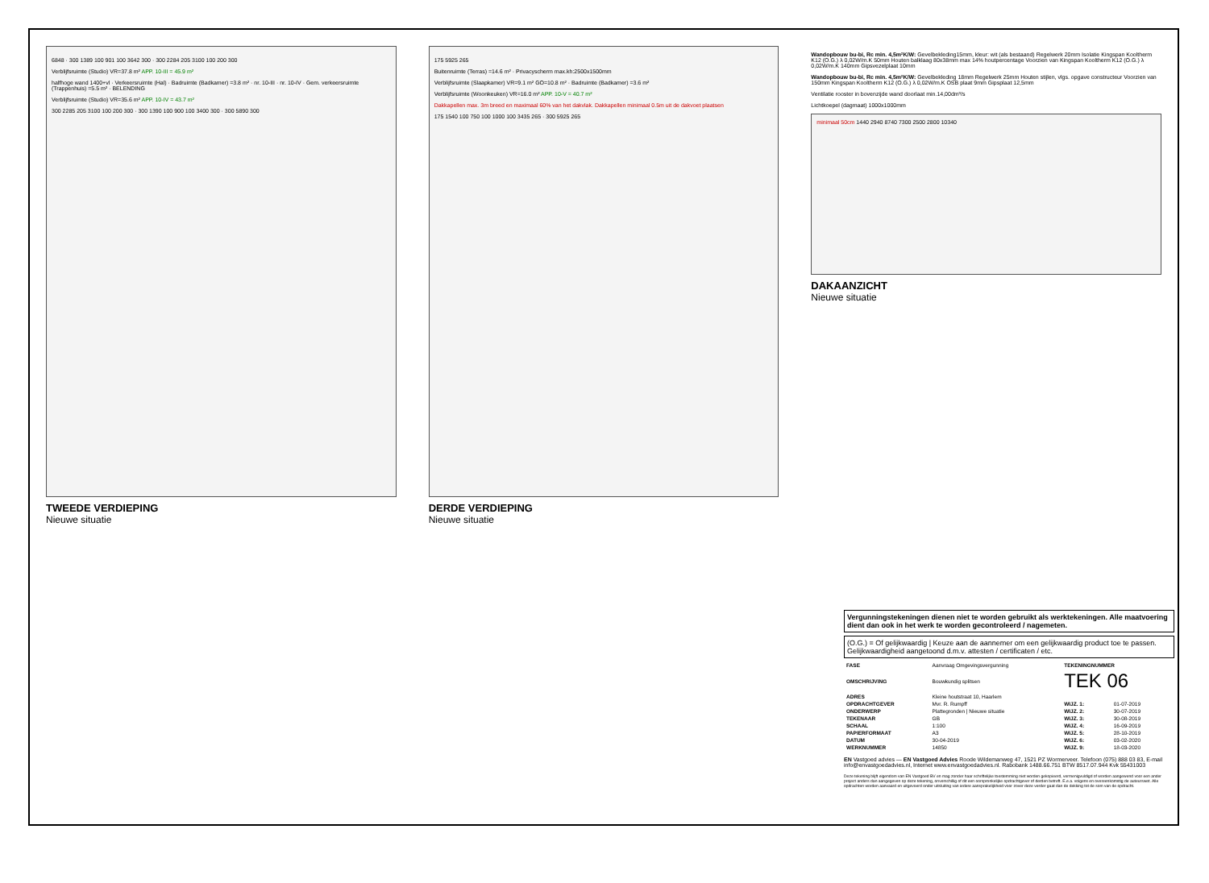6848 · 300 1389 100 901 100 3642 300 · 300 2284 205 3100 100 200 300
Verblijfsruimte (Studio) VR=37.8 m² APP. 10-III = 45.9 m²
halfhoge wand 1400+vl · Verkeersruimte (Hal) · Badruimte (Badkamer) =3.8 m² · nr. 10-III · nr. 10-IV · Gem. verkeersruimte (Trappenhuis) =5.5 m² · BELENDING
Verblijfsruimte (Studio) VR=35.6 m² APP. 10-IV = 43.7 m²
300 2285 205 3100 100 200 300 · 300 1390 100 900 100 3400 300 · 300 5890 300
TWEEDE VERDIEPING
Nieuwe situatie
175 5925 265
Buitenruimte (Terras) =14.6 m² · Privacyscherm max.kh:2500x1500mm
Verblijfsruimte (Slaapkamer) VR=9.1 m² GO=10.8 m² · Badruimte (Badkamer) =3.6 m²
Verblijfsruimte (Woonkeuken) VR=16.0 m² APP. 10-V = 40.7 m²
Dakkapellen max. 3m breed en maximaal 60% van het dakvlak. Dakkapellen minimaal 0.5m uit de dakvoet plaatsen
175 1540 100 750 100 1000 100 3435 265 · 300 5925 265
DERDE VERDIEPING
Nieuwe situatie
Wandopbouw bu-bi, Rc min. 4,5m²K/W: Gevelbekleding15mm, kleur: wit (als bestaand) Regelwerk 20mm Isolatie Kingspan Kooltherm K12 (O.G.) λ 0,02W/m.K 50mm Houten balklaag 80x38mm max 14% houtpercentage Voorzien van Kingspan Kooltherm K12 (O.G.) λ 0,02W/m.K 140mm Gipsvezelplaat 10mm
Wandopbouw bu-bi, Rc min. 4,5m²K/W: Gevelbekleding 18mm Regelwerk 25mm Houten stijlen, vlgs. opgave constructeur Voorzien van 150mm Kingspan Kooltherm K12 (O.G.) λ 0,02W/m.K OSB plaat 9mm Gipsplaat 12,5mm
Ventilatie rooster in bovenzijde wand doorlaat min.14,00dm³/s
Lichtkoepel (dagmaat) 1000x1000mm
minimaal 50cm 1440 2940 8740 7300 2500 2800 10340
DAKAANZICHT
Nieuwe situatie
Vergunningstekeningen dienen niet te worden gebruikt als werktekeningen. Alle maatvoering dient dan ook in het werk te worden gecontroleerd / nagemeten.
(O.G.) = Of gelijkwaardig | Keuze aan de aannemer om een gelijkwaardig product toe te passen. Gelijkwaardigheid aangetoond d.m.v. attesten / certificaten / etc.
| FASE | Aanvraag Omgevingsvergunning | TEKENINGNUMMER | |
| OMSCHRIJVING | Bouwkundig splitsen | TEK 06 | |
| ADRES | Kleine houtstraat 10, Haarlem | | |
| OPDRACHTGEVER | Mvr. R. Rumpff | WIJZ. 1: | 01-07-2019 |
| ONDERWERP | Plattegronden / Nieuwe situatie | WIJZ. 2: | 30-07-2019 |
| TEKENAAR | GB | WIJZ. 3: | 30-08-2019 |
| SCHAAL | 1:100 | WIJZ. 4: | 16-09-2019 |
| PAPIERFORMAAT | A3 | WIJZ. 5: | 28-10-2019 |
| DATUM | 30-04-2019 | WIJZ. 6: | 03-02-2020 |
| WERKNUMMER | 14850 | WIJZ. 9: | 18-03-2020 |
EN Vastgoed advies — EN Vastgoed Advies Roode Wildemanweg 47, 1521 PZ Wormerveer. Telefoon (075) 888 03 83, E-mail info@envastgoedadvies.nl, Internet www.envastgoedadvies.nl. Rabobank 1488.66.751 BTW 8517.07.944 Kvk 55431003
Deze tekening blijft eigendom van EN Vastgoed BV en mag zonder haar schriftelijke toestemming niet worden gekopieerd, vermenigvuldigd of worden aangewend voor een ander project anders dan aangegeven op deze tekening, onverschillig of dit een oorspronkelijke opdrachtgever of derden betreft. E.e.a. volgens en overeenkomstig de auteurswet. Alle opdrachten worden aanvaard en uitgevoerd onder uitsluiting van iedere aansprakelijkheid voor zover deze verder gaat dan de dekking tot de som van de opdracht.